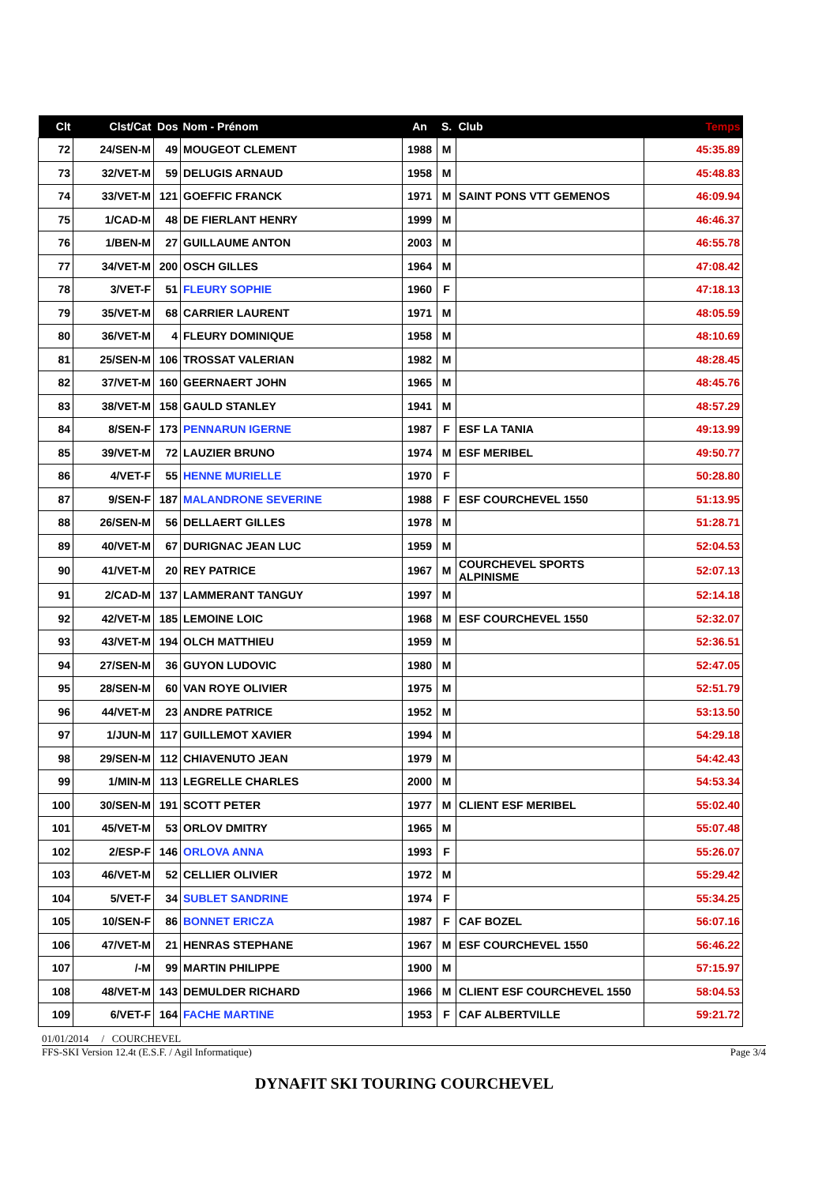| Clt | Clst/Cat | Dos | Nom - Prénom | An | S. | Club | Temps |
| --- | --- | --- | --- | --- | --- | --- | --- |
| 72 | 24/SEN-M | 49 | MOUGEOT CLEMENT | 1988 | M | | 45:35.89 |
| 73 | 32/VET-M | 59 | DELUGIS ARNAUD | 1958 | M | | 45:48.83 |
| 74 | 33/VET-M | 121 | GOEFFIC FRANCK | 1971 | M | SAINT PONS VTT GEMENOS | 46:09.94 |
| 75 | 1/CAD-M | 48 | DE FIERLANT HENRY | 1999 | M | | 46:46.37 |
| 76 | 1/BEN-M | 27 | GUILLAUME ANTON | 2003 | M | | 46:55.78 |
| 77 | 34/VET-M | 200 | OSCH GILLES | 1964 | M | | 47:08.42 |
| 78 | 3/VET-F | 51 | FLEURY SOPHIE | 1960 | F | | 47:18.13 |
| 79 | 35/VET-M | 68 | CARRIER LAURENT | 1971 | M | | 48:05.59 |
| 80 | 36/VET-M | 4 | FLEURY DOMINIQUE | 1958 | M | | 48:10.69 |
| 81 | 25/SEN-M | 106 | TROSSAT VALERIAN | 1982 | M | | 48:28.45 |
| 82 | 37/VET-M | 160 | GEERNAERT JOHN | 1965 | M | | 48:45.76 |
| 83 | 38/VET-M | 158 | GAULD STANLEY | 1941 | M | | 48:57.29 |
| 84 | 8/SEN-F | 173 | PENNARUN IGERNE | 1987 | F | ESF LA TANIA | 49:13.99 |
| 85 | 39/VET-M | 72 | LAUZIER BRUNO | 1974 | M | ESF MERIBEL | 49:50.77 |
| 86 | 4/VET-F | 55 | HENNE MURIELLE | 1970 | F | | 50:28.80 |
| 87 | 9/SEN-F | 187 | MALANDRONE SEVERINE | 1988 | F | ESF COURCHEVEL 1550 | 51:13.95 |
| 88 | 26/SEN-M | 56 | DELLAERT GILLES | 1978 | M | | 51:28.71 |
| 89 | 40/VET-M | 67 | DURIGNAC JEAN LUC | 1959 | M | | 52:04.53 |
| 90 | 41/VET-M | 20 | REY PATRICE | 1967 | M | COURCHEVEL SPORTS ALPINISME | 52:07.13 |
| 91 | 2/CAD-M | 137 | LAMMERANT TANGUY | 1997 | M | | 52:14.18 |
| 92 | 42/VET-M | 185 | LEMOINE LOIC | 1968 | M | ESF COURCHEVEL 1550 | 52:32.07 |
| 93 | 43/VET-M | 194 | OLCH MATTHIEU | 1959 | M | | 52:36.51 |
| 94 | 27/SEN-M | 36 | GUYON LUDOVIC | 1980 | M | | 52:47.05 |
| 95 | 28/SEN-M | 60 | VAN ROYE OLIVIER | 1975 | M | | 52:51.79 |
| 96 | 44/VET-M | 23 | ANDRE PATRICE | 1952 | M | | 53:13.50 |
| 97 | 1/JUN-M | 117 | GUILLEMOT XAVIER | 1994 | M | | 54:29.18 |
| 98 | 29/SEN-M | 112 | CHIAVENUTO JEAN | 1979 | M | | 54:42.43 |
| 99 | 1/MIN-M | 113 | LEGRELLE CHARLES | 2000 | M | | 54:53.34 |
| 100 | 30/SEN-M | 191 | SCOTT PETER | 1977 | M | CLIENT ESF MERIBEL | 55:02.40 |
| 101 | 45/VET-M | 53 | ORLOV DMITRY | 1965 | M | | 55:07.48 |
| 102 | 2/ESP-F | 146 | ORLOVA ANNA | 1993 | F | | 55:26.07 |
| 103 | 46/VET-M | 52 | CELLIER OLIVIER | 1972 | M | | 55:29.42 |
| 104 | 5/VET-F | 34 | SUBLET SANDRINE | 1974 | F | | 55:34.25 |
| 105 | 10/SEN-F | 86 | BONNET ERICZA | 1987 | F | CAF BOZEL | 56:07.16 |
| 106 | 47/VET-M | 21 | HENRAS STEPHANE | 1967 | M | ESF COURCHEVEL 1550 | 56:46.22 |
| 107 | /-M | 99 | MARTIN PHILIPPE | 1900 | M | | 57:15.97 |
| 108 | 48/VET-M | 143 | DEMULDER RICHARD | 1966 | M | CLIENT ESF COURCHEVEL 1550 | 58:04.53 |
| 109 | 6/VET-F | 164 | FACHE MARTINE | 1953 | F | CAF ALBERTVILLE | 59:21.72 |
01/01/2014 / COURCHEVEL
FFS-SKI Version 12.4t (E.S.F. / Agil Informatique) Page 3/4
DYNAFIT SKI TOURING COURCHEVEL